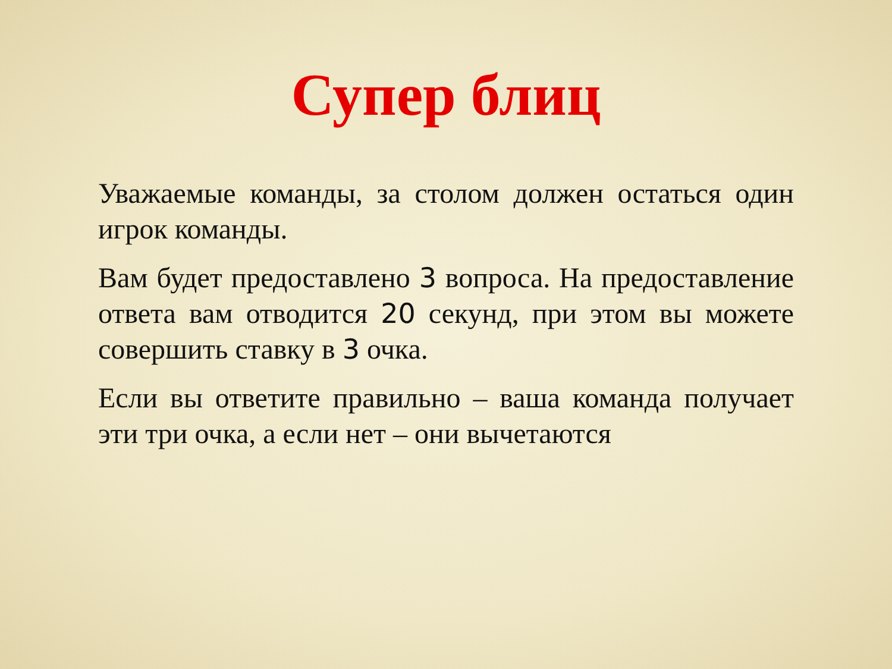Супер блиц
Уважаемые команды, за столом должен остаться один игрок команды.
Вам будет предоставлено 3 вопроса. На предоставление ответа вам отводится 20 секунд, при этом вы можете совершить ставку в 3 очка.
Если вы ответите правильно – ваша команда получает эти три очка, а если нет – они вычетаются